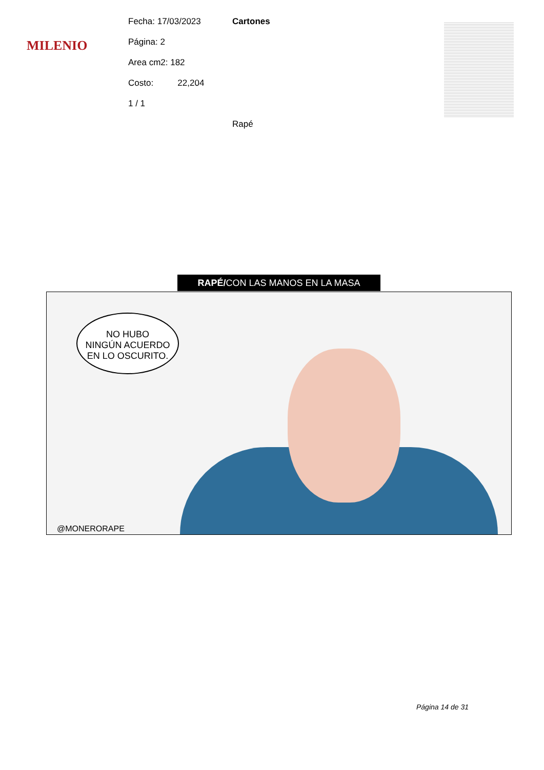MILENIO
Fecha: 17/03/2023
Página: 2
Area cm2: 182
Costo: 22,204
1 / 1
Cartones
Rapé
RAPÉ/CON LAS MANOS EN LA MASA
NO HUBO
NINGÚN ACUERDO
EN LO OSCURITO.
@MONERORAPE
Página 14 de 31